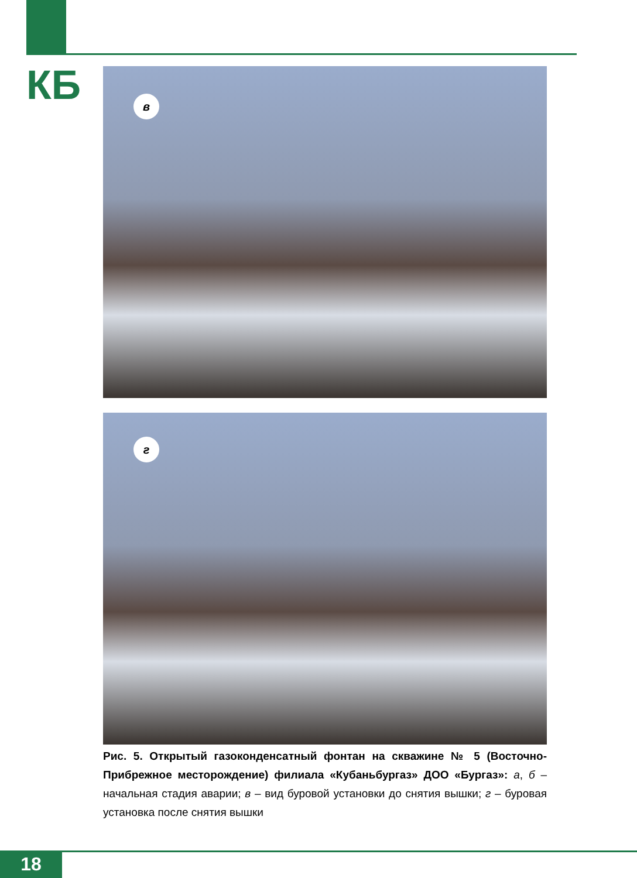КБ в
г
Рис. 5. Открытый газоконденсатный фонтан на скважине № 5 (Восточно-Прибрежное месторождение) филиала «Кубаньбургаз» ДОО «Бургаз»: а, б – начальная стадия аварии; в – вид буровой установки до снятия вышки; г – буровая установка после снятия вышки
18